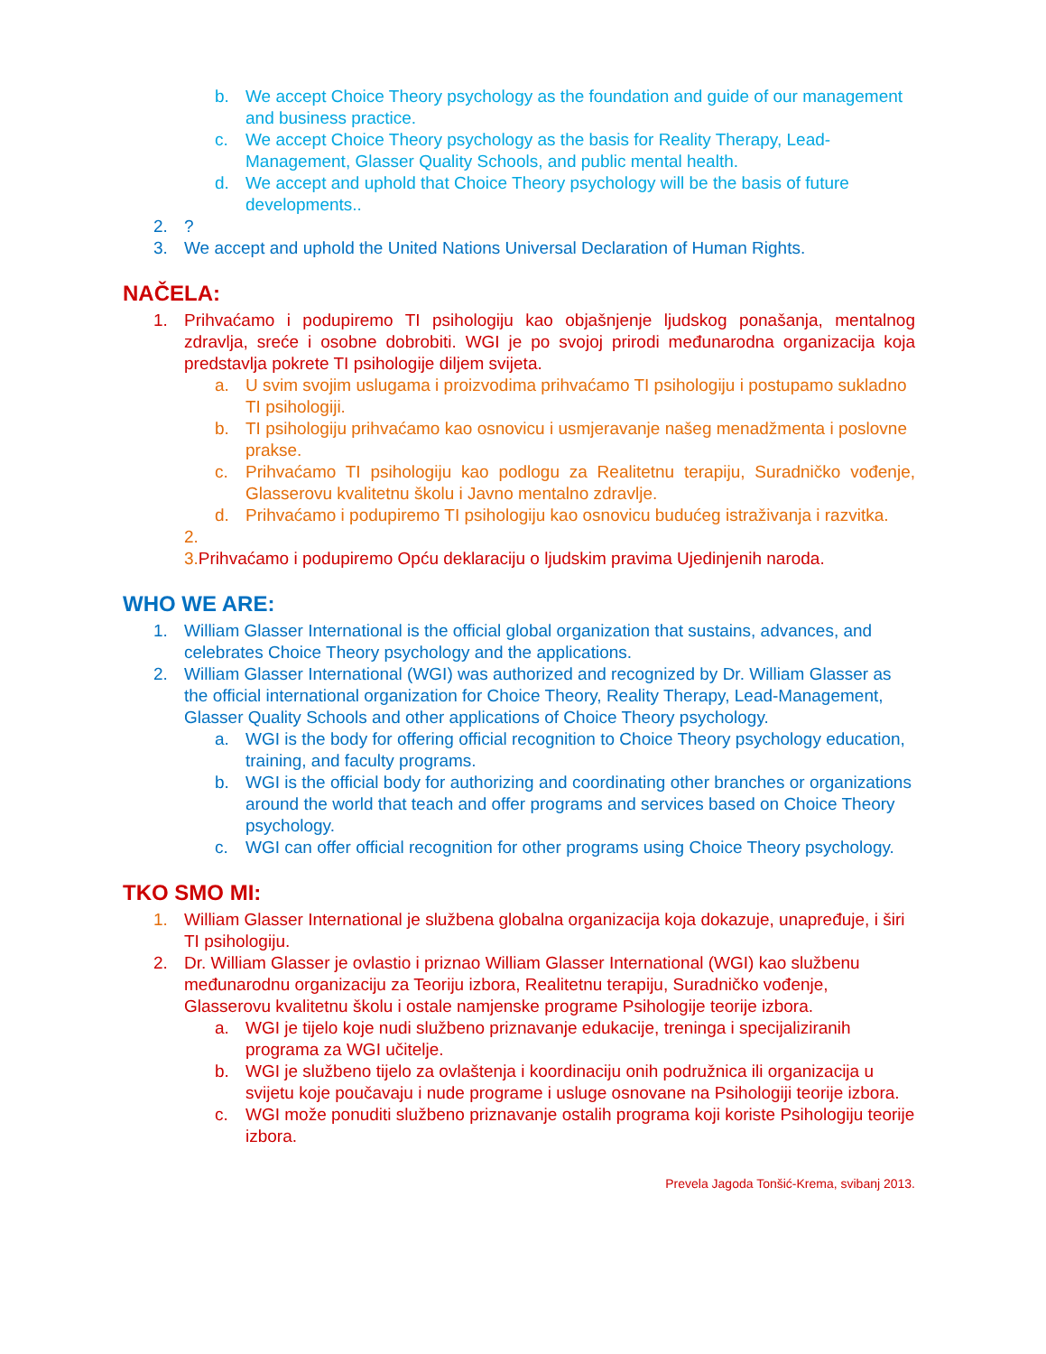b. We accept Choice Theory psychology as the foundation and guide of our management and business practice.
c. We accept Choice Theory psychology as the basis for Reality Therapy, Lead-Management, Glasser Quality Schools, and public mental health.
d. We accept and uphold that Choice Theory psychology will be the basis of future developments..
2.?
3. We accept and uphold the United Nations Universal Declaration of Human Rights.
NAČELA:
1. Prihvaćamo i podupiremo TI psihologiju kao objašnjenje ljudskog ponašanja, mentalnog zdravlja, sreće i osobne dobrobiti. WGI je po svojoj prirodi međunarodna organizacija koja predstavlja pokrete TI psihologije diljem svijeta.
a. U svim svojim uslugama i proizvodima prihvaćamo TI psihologiju i postupamo sukladno TI psihologiji.
b. TI psihologiju prihvaćamo kao osnovicu i usmjeravanje našeg menadžmenta i poslovne prakse.
c. Prihvaćamo TI psihologiju kao podlogu za Realitetnu terapiju, Suradničko vođenje, Glasserovu kvalitetnu školu i Javno mentalno zdravlje.
d. Prihvaćamo i podupiremo TI psihologiju kao osnovicu budućeg istraživanja i razvitka.
2.
3. Prihvaćamo i podupiremo Opću deklaraciju o ljudskim pravima Ujedinjenih naroda.
WHO WE ARE:
1. William Glasser International is the official global organization that sustains, advances, and celebrates Choice Theory psychology and the applications.
2. William Glasser International (WGI) was authorized and recognized by Dr. William Glasser as the official international organization for Choice Theory, Reality Therapy, Lead-Management, Glasser Quality Schools and other applications of Choice Theory psychology.
a. WGI is the body for offering official recognition to Choice Theory psychology education, training, and faculty programs.
b. WGI is the official body for authorizing and coordinating other branches or organizations around the world that teach and offer programs and services based on Choice Theory psychology.
c. WGI can offer official recognition for other programs using Choice Theory psychology.
TKO SMO MI:
1. William Glasser International je službena globalna organizacija koja dokazuje, unapređuje, i širi TI psihologiju.
2. Dr. William Glasser je ovlastio i priznao William Glasser International (WGI) kao službenu međunarodnu organizaciju za Teoriju izbora, Realitetnu terapiju, Suradničko vođenje, Glasserovu kvalitetnu školu i ostale namjenske programe Psihologije teorije izbora.
a. WGI je tijelo koje nudi službeno priznavanje edukacije, treninga i specijaliziranih programa za WGI učitelje.
b. WGI je službeno tijelo za ovlaštenja i koordinaciju onih podružnica ili organizacija u svijetu koje poučavaju i nude programe i usluge osnovane na Psihologiji teorije izbora.
c. WGI može ponuditi službeno priznavanje ostalih programa koji koriste Psihologiju teorije izbora.
Prevela Jagoda Tonšić-Krema, svibanj 2013.